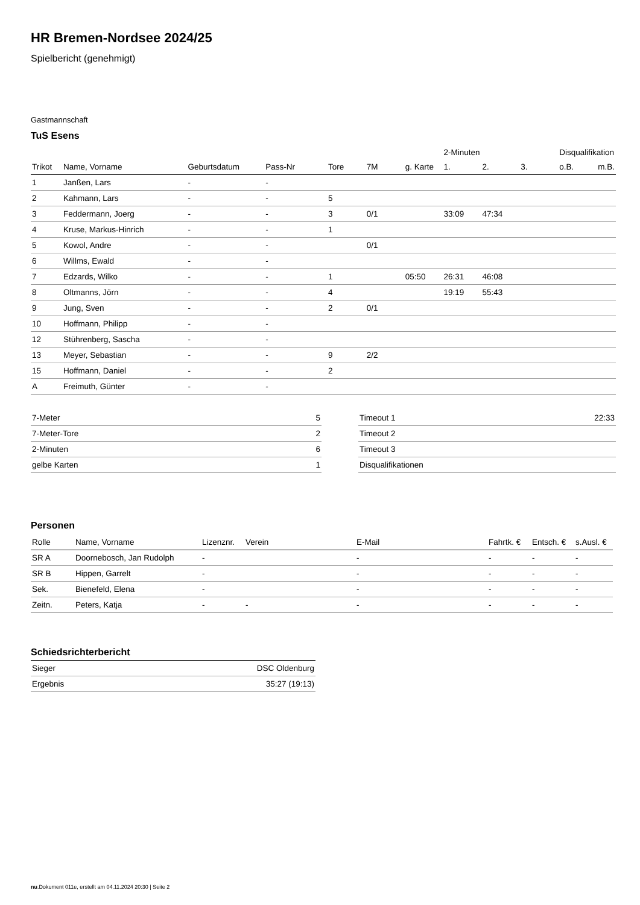HR Bremen-Nordsee 2024/25
Spielbericht (genehmigt)
Gastmannschaft
TuS Esens
| | | | | | | | 2-Minuten | | | Disqualifikation | |
| --- | --- | --- | --- | --- | --- | --- | --- | --- | --- | --- | --- |
| Trikot | Name, Vorname | Geburtsdatum | Pass-Nr | Tore | 7M | g. Karte | 1. | 2. | 3. | o.B. | m.B. |
| 1 | Janßen, Lars | - | - | | | | | | | | |
| 2 | Kahmann, Lars | - | - | 5 | | | | | | | |
| 3 | Feddermann, Joerg | - | - | 3 | 0/1 | | 33:09 | 47:34 | | | |
| 4 | Kruse, Markus-Hinrich | - | - | 1 | | | | | | | |
| 5 | Kowol, Andre | - | - | | 0/1 | | | | | | |
| 6 | Willms, Ewald | - | - | | | | | | | | |
| 7 | Edzards, Wilko | - | - | 1 | | 05:50 | 26:31 | 46:08 | | | |
| 8 | Oltmanns, Jörn | - | - | 4 | | | 19:19 | 55:43 | | | |
| 9 | Jung, Sven | - | - | 2 | 0/1 | | | | | | |
| 10 | Hoffmann, Philipp | - | - | | | | | | | | |
| 12 | Stührenberg, Sascha | - | - | | | | | | | | |
| 13 | Meyer, Sebastian | - | - | 9 | 2/2 | | | | | | |
| 15 | Hoffmann, Daniel | - | - | 2 | | | | | | | |
| A | Freimuth, Günter | - | - | | | | | | | | |
| 7-Meter | 5 |
| 7-Meter-Tore | 2 |
| 2-Minuten | 6 |
| gelbe Karten | 1 |
| Timeout 1 | 22:33 |
| Timeout 2 | |
| Timeout 3 | |
| Disqualifikationen | |
Personen
| Rolle | Name, Vorname | Lizenznr. | Verein | E-Mail | Fahrtk. € | Entsch. € | s.Ausl. € |
| --- | --- | --- | --- | --- | --- | --- | --- |
| SR A | Doornebosch, Jan Rudolph | - | | - | - | - | - |
| SR B | Hippen, Garrelt | - | | - | - | - | - |
| Sek. | Bienefeld, Elena | - | | - | - | - | - |
| Zeitn. | Peters, Katja | - | - | - | - | - | - |
Schiedsrichterbericht
| Sieger | DSC Oldenburg |
| Ergebnis | 35:27 (19:13) |
nu.Dokument 011e, erstellt am 04.11.2024 20:30 | Seite 2